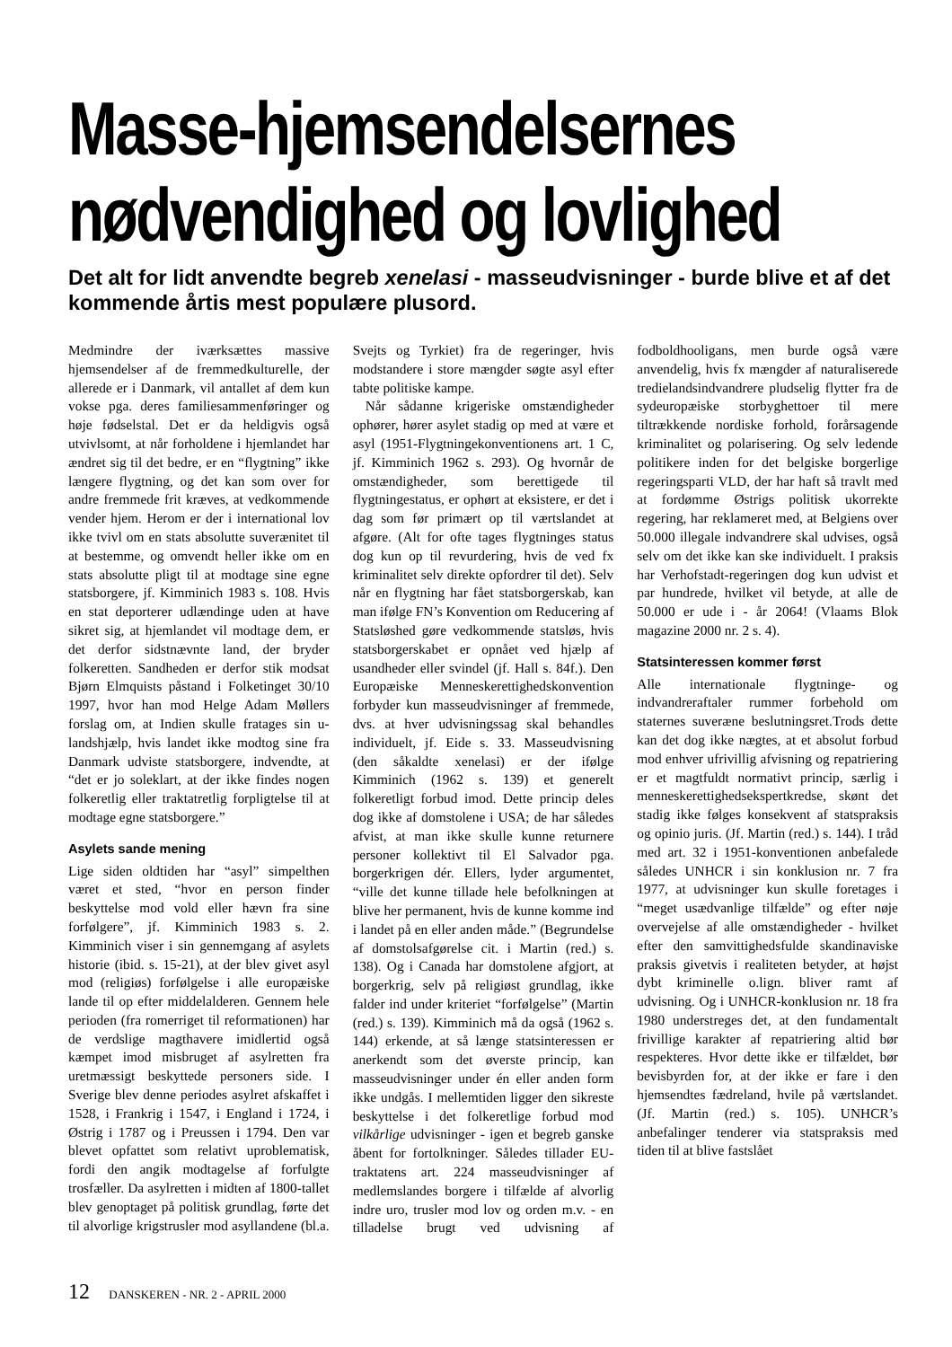Masse-hjemsendelsernes
nødvendighed og lovlighed
Det alt for lidt anvendte begreb xenelasi - masseudvisninger - burde blive et af det kommende årtis mest populære plusord.
Medmindre der iværksættes massive hjemsendelser af de fremmedkulturelle, der allerede er i Danmark, vil antallet af dem kun vokse pga. deres familiesammenføringer og høje fødselstal. Det er da heldigvis også utvivlsomt, at når forholdene i hjemlandet har ændret sig til det bedre, er en “flygtning” ikke længere flygtning, og det kan som over for andre fremmede frit kræves, at vedkommende vender hjem. Herom er der i international lov ikke tvivl om en stats absolutte suverænitet til at bestemme, og omvendt heller ikke om en stats absolutte pligt til at modtage sine egne statsborgere, jf. Kimminich 1983 s. 108. Hvis en stat deporterer udlændinge uden at have sikret sig, at hjemlandet vil modtage dem, er det derfor sidstnævnte land, der bryder folkeretten. Sandheden er derfor stik modsat Bjørn Elmquists påstand i Folketinget 30/10 1997, hvor han mod Helge Adam Møllers forslag om, at Indien skulle fratages sin u-landshjælp, hvis landet ikke modtog sine fra Danmark udviste statsborgere, indvendte, at “det er jo soleklart, at der ikke findes nogen folkeretlig eller traktatretlig forpligtelse til at modtage egne statsborgere.”
Asylets sande mening
Lige siden oldtiden har “asyl” simpelthen været et sted, “hvor en person finder beskyttelse mod vold eller hævn fra sine forfølgere”, jf. Kimminich 1983 s. 2. Kimminich viser i sin gennemgang af asylets historie (ibid. s. 15-21), at der blev givet asyl mod (religiøs) forfølgelse i alle europæiske lande til op efter middelalderen. Gennem hele perioden (fra romerriget til reformationen) har de verdslige magthavere imidlertid også kæmpet imod misbruget af asylretten fra uretmæssigt beskyttede personers side. I Sverige blev denne periodes asylret afskaffet i 1528, i Frankrig i 1547, i England i 1724, i Østrig i 1787 og i Preussen i 1794. Den var blevet opfattet som relativt uproblematisk, fordi den angik modtagelse af forfulgte trosfæller. Da asylretten i midten af 1800-tallet blev genoptaget på politisk grundlag, førte det til alvorlige krigstrusler mod asyllandene (bl.a. Svejts og Tyrkiet) fra de regeringer, hvis modstandere i store mængder søgte asyl efter tabte politiske kampe.
Når sådanne krigeriske omstændigheder ophører, hører asylet stadig op med at være et asyl (1951-Flygtningekonventionens art. 1 C, jf. Kimminich 1962 s. 293). Og hvornår de omstændigheder, som berettigede til flygtningestatus, er ophørt at eksistere, er det i dag som før primært op til værtslandet at afgøre. (Alt for ofte tages flygtninges status dog kun op til revurdering, hvis de ved fx kriminalitet selv direkte opfordrer til det). Selv når en flygtning har fået statsborgerskab, kan man ifølge FN’s Konvention om Reducering af Statsløshed gøre vedkommende statsløs, hvis statsborgerskabet er opnået ved hjælp af usandheder eller svindel (jf. Hall s. 84f.). Den Europæiske Menneskerettighedskonvention forbyder kun masseudvisninger af fremmede, dvs. at hver udvisningssag skal behandles individuelt, jf. Eide s. 33. Masseudvisning (den såkaldte xenelasi) er der ifølge Kimminich (1962 s. 139) et generelt folkeretligt forbud imod. Dette princip deles dog ikke af domstolene i USA; de har således afvist, at man ikke skulle kunne returnere personer kollektivt til El Salvador pga. borgerkrigen dér. Ellers, lyder argumentet, “ville det kunne tillade hele befolkningen at blive her permanent, hvis de kunne komme ind i landet på en eller anden måde.” (Begrundelse af domstolsafgørelse cit. i Martin (red.) s. 138). Og i Canada har domstolene afgjort, at borgerkrig, selv på religiøst grundlag, ikke falder ind under kriteriet “forfølgelse” (Martin (red.) s. 139). Kimminich må da også (1962 s. 144) erkende, at så længe statsinteressen er anerkendt som det øverste princip, kan masseudvisninger under én eller anden form ikke undgås. I mellemtiden ligger den sikreste beskyttelse i det folkeretlige forbud mod vilkårlige udvisninger - igen et begreb ganske åbent for fortolkninger. Således tillader EU-traktatens art. 224 masseudvisninger af medlemslandes borgere i tilfælde af alvorlig indre uro, trusler mod lov og orden m.v. - en tilladelse brugt ved udvisning af fodboldhooligans, men burde også være anvendelig, hvis fx mængder af naturaliserede tredielandsindvandrere pludselig flytter fra de sydeuropæiske storbyghettoer til mere tiltrækkende nordiske forhold, forårsagende kriminalitet og polarisering. Og selv ledende politikere inden for det belgiske borgerlige regeringsparti VLD, der har haft så travlt med at fordømme Østrigs politisk ukorrekte regering, har reklameret med, at Belgiens over 50.000 illegale indvandrere skal udvises, også selv om det ikke kan ske individuelt. I praksis har Verhofstadt-regeringen dog kun udvist et par hundrede, hvilket vil betyde, at alle de 50.000 er ude i - år 2064! (Vlaams Blok magazine 2000 nr. 2 s. 4).
Statsinteressen kommer først
Alle internationale flygtninge- og indvandreraftaler rummer forbehold om staternes suveræne beslutningsret.Trods dette kan det dog ikke nægtes, at et absolut forbud mod enhver ufrivillig afvisning og repatriering er et magtfuldt normativt princip, særlig i menneskerettighedsekspertkredse, skønt det stadig ikke følges konsekvent af statspraksis og opinio juris. (Jf. Martin (red.) s. 144). I tråd med art. 32 i 1951-konventionen anbefalede således UNHCR i sin konklusion nr. 7 fra 1977, at udvisninger kun skulle foretages i “meget usædvanlige tilfælde” og efter nøje overvejelse af alle omstændigheder - hvilket efter den samvittighedsfulde skandinaviske praksis givetvis i realiteten betyder, at højst dybt kriminelle o.lign. bliver ramt af udvisning. Og i UNHCR-konklusion nr. 18 fra 1980 understreges det, at den fundamentalt frivillige karakter af repatriering altid bør respekteres. Hvor dette ikke er tilfældet, bør bevisbyrden for, at der ikke er fare i den hjemsendtes fædreland, hvile på værtslandet. (Jf. Martin (red.) s. 105). UNHCR’s anbefalinger tenderer via statspraksis med tiden til at blive fastslået
12 DANSKEREN - NR. 2 - APRIL 2000